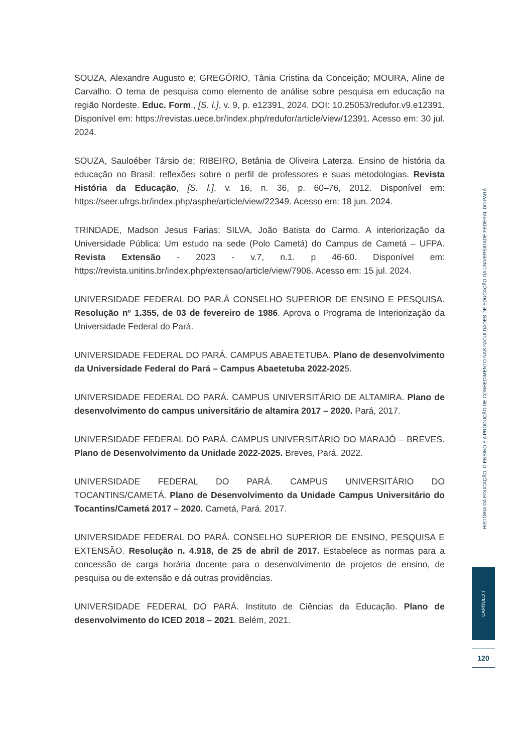SOUZA, Alexandre Augusto e; GREGÓRIO, Tânia Cristina da Conceição; MOURA, Aline de Carvalho. O tema de pesquisa como elemento de análise sobre pesquisa em educação na região Nordeste. Educ. Form., [S. l.], v. 9, p. e12391, 2024. DOI: 10.25053/redufor.v9.e12391. Disponível em: https://revistas.uece.br/index.php/redufor/article/view/12391. Acesso em: 30 jul. 2024.
SOUZA, Sauloéber Társio de; RIBEIRO, Betânia de Oliveira Laterza. Ensino de história da educação no Brasil: reflexões sobre o perfil de professores e suas metodologias. Revista História da Educação, [S. l.], v. 16, n. 36, p. 60–76, 2012. Disponível em: https://seer.ufrgs.br/index.php/asphe/article/view/22349. Acesso em: 18 jun. 2024.
TRINDADE, Madson Jesus Farias; SILVA, João Batista do Carmo. A interiorização da Universidade Pública: Um estudo na sede (Polo Cametá) do Campus de Cametá – UFPA. Revista Extensão - 2023 - v.7, n.1. p 46-60. Disponível em: https://revista.unitins.br/index.php/extensao/article/view/7906. Acesso em: 15 jul. 2024.
UNIVERSIDADE FEDERAL DO PAR.Á CONSELHO SUPERIOR DE ENSINO E PESQUISA. Resolução nº 1.355, de 03 de fevereiro de 1986. Aprova o Programa de Interiorização da Universidade Federal do Pará.
UNIVERSIDADE FEDERAL DO PARÁ. CAMPUS ABAETETUBA. Plano de desenvolvimento da Universidade Federal do Pará – Campus Abaetetuba 2022-2025.
UNIVERSIDADE FEDERAL DO PARÁ. CAMPUS UNIVERSITÁRIO DE ALTAMIRA. Plano de desenvolvimento do campus universitário de altamira 2017 – 2020. Pará, 2017.
UNIVERSIDADE FEDERAL DO PARÁ. CAMPUS UNIVERSITÁRIO DO MARAJÓ – BREVES. Plano de Desenvolvimento da Unidade 2022-2025. Breves, Pará. 2022.
UNIVERSIDADE FEDERAL DO PARÁ. CAMPUS UNIVERSITÁRIO DO TOCANTINS/CAMETÁ. Plano de Desenvolvimento da Unidade Campus Universitário do Tocantins/Cametá 2017 – 2020. Cametá, Pará. 2017.
UNIVERSIDADE FEDERAL DO PARÁ. CONSELHO SUPERIOR DE ENSINO, PESQUISA E EXTENSÃO. Resolução n. 4.918, de 25 de abril de 2017. Estabelece as normas para a concessão de carga horária docente para o desenvolvimento de projetos de ensino, de pesquisa ou de extensão e dá outras providências.
UNIVERSIDADE FEDERAL DO PARÁ. Instituto de Ciências da Educação. Plano de desenvolvimento do ICED 2018 – 2021. Belém, 2021.
HISTÓRIA DA EDUCAÇÃO, O ENSINO E A PRODUÇÃO DE CONHECIMENTO NAS FACULDADES DE EDUCAÇÃO DA UNIVERSIDADE FEDERAL DO PARÁ
CAPÍTULO 7
120